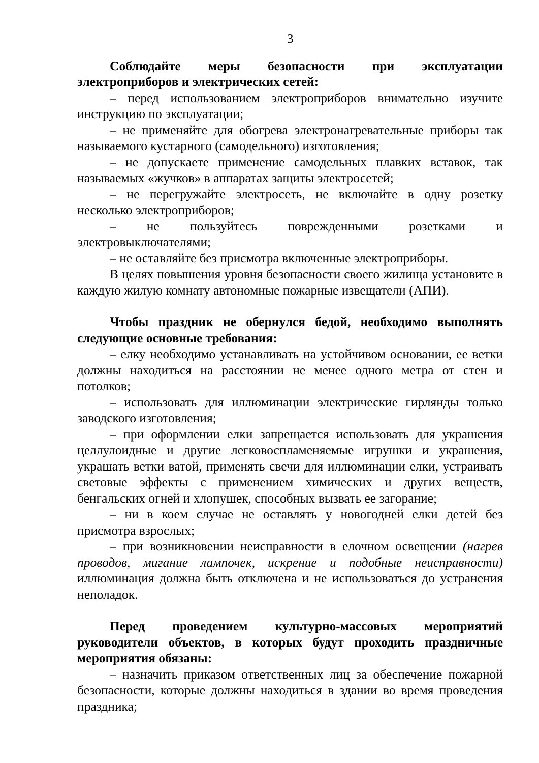3
Соблюдайте меры безопасности при эксплуатации электроприборов и электрических сетей:
– перед использованием электроприборов внимательно изучите инструкцию по эксплуатации;
– не применяйте для обогрева электронагревательные приборы так называемого кустарного (самодельного) изготовления;
– не допускаете применение самодельных плавких вставок, так называемых «жучков» в аппаратах защиты электросетей;
– не перегружайте электросеть, не включайте в одну розетку несколько электроприборов;
– не пользуйтесь поврежденными розетками и электровыключателями;
– не оставляйте без присмотра включенные электроприборы.
В целях повышения уровня безопасности своего жилища установите в каждую жилую комнату автономные пожарные извещатели (АПИ).
Чтобы праздник не обернулся бедой, необходимо выполнять следующие основные требования:
– елку необходимо устанавливать на устойчивом основании, ее ветки должны находиться на расстоянии не менее одного метра от стен и потолков;
– использовать для иллюминации электрические гирлянды только заводского изготовления;
– при оформлении елки запрещается использовать для украшения целлулоидные и другие легковоспламеняемые игрушки и украшения, украшать ветки ватой, применять свечи для иллюминации елки, устраивать световые эффекты с применением химических и других веществ, бенгальских огней и хлопушек, способных вызвать ее загорание;
– ни в коем случае не оставлять у новогодней елки детей без присмотра взрослых;
– при возникновении неисправности в елочном освещении (нагрев проводов, мигание лампочек, искрение и подобные неисправности) иллюминация должна быть отключена и не использоваться до устранения неполадок.
Перед проведением культурно-массовых мероприятий руководители объектов, в которых будут проходить праздничные мероприятия обязаны:
– назначить приказом ответственных лиц за обеспечение пожарной безопасности, которые должны находиться в здании во время проведения праздника;